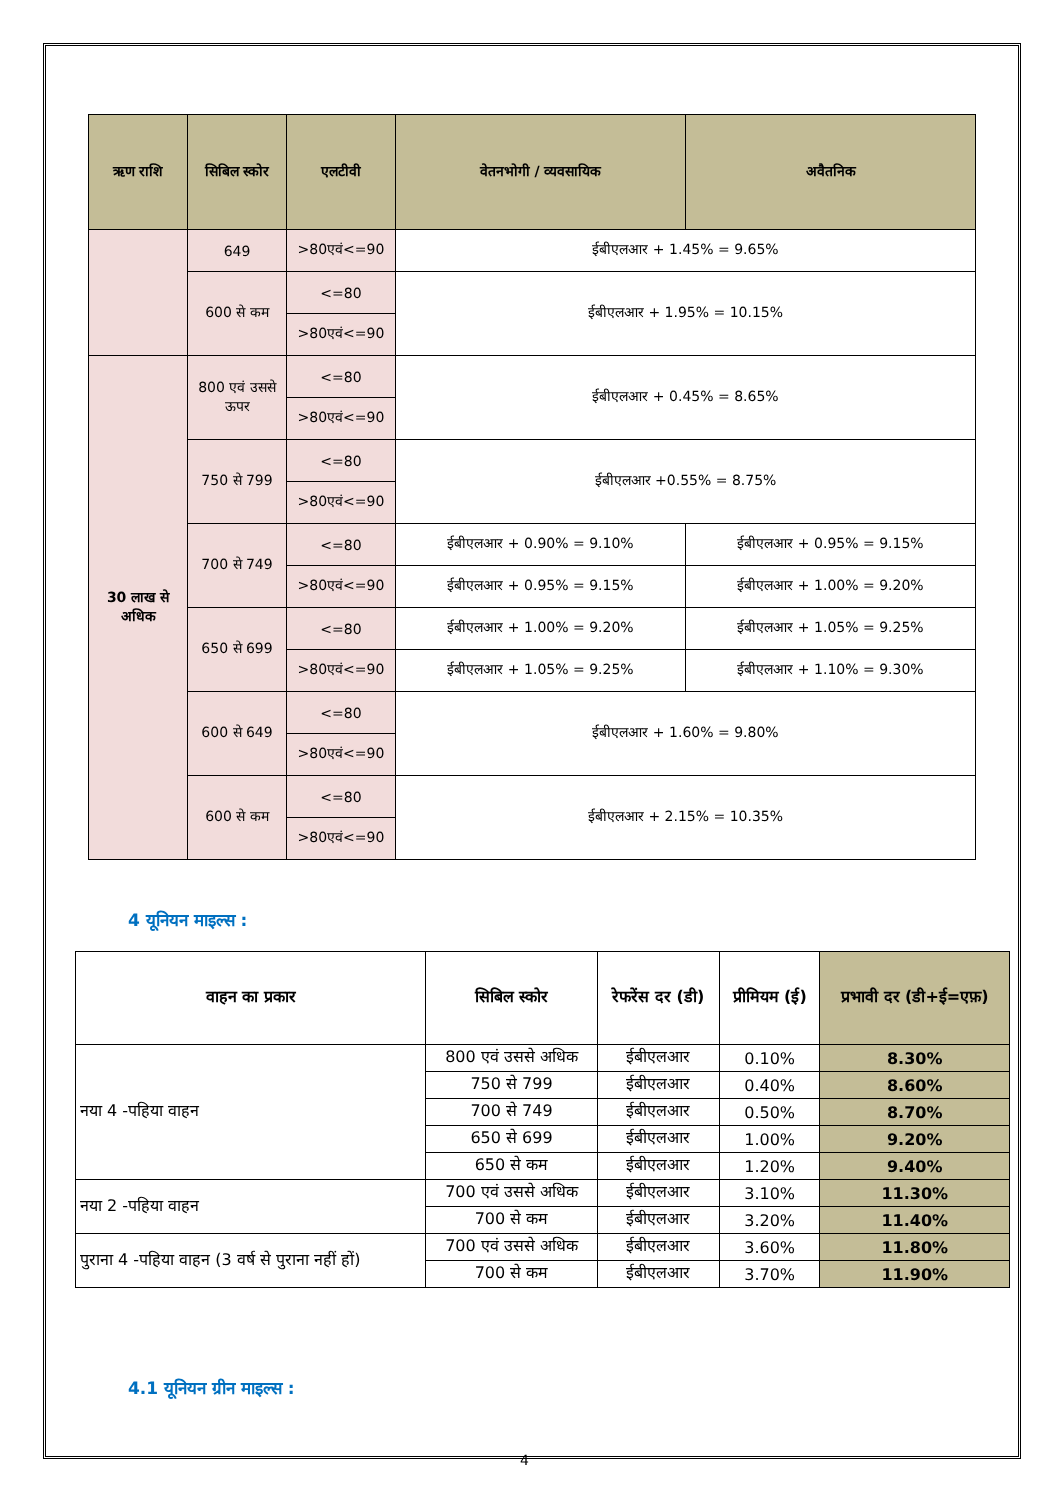| ऋण राशि | सिबिल स्कोर | एलटीवी | वेतनभोगी / व्यवसायिक | अवैतनिक |
| --- | --- | --- | --- | --- |
| | 649 | >80एवं<=90 | ईबीएलआर + 1.45% = 9.65% | |
| | 600 से कम | <=80 | ईबीएलआर + 1.95% = 10.15% | |
| | | >80एवं<=90 | | |
| 30 लाख से अधिक | 800 एवं उससे ऊपर | <=80 | ईबीएलआर + 0.45% = 8.65% | |
| | | >80एवं<=90 | | |
| | 750 से 799 | <=80 | ईबीएलआर +0.55% = 8.75% | |
| | | >80एवं<=90 | | |
| | 700 से 749 | <=80 | ईबीएलआर + 0.90% = 9.10% | ईबीएलआर + 0.95% = 9.15% |
| | | >80एवं<=90 | ईबीएलआर + 0.95% = 9.15% | ईबीएलआर + 1.00% = 9.20% |
| | 650 से 699 | <=80 | ईबीएलआर + 1.00% = 9.20% | ईबीएलआर + 1.05% = 9.25% |
| | | >80एवं<=90 | ईबीएलआर + 1.05% = 9.25% | ईबीएलआर + 1.10% = 9.30% |
| | 600 से 649 | <=80 | ईबीएलआर + 1.60% = 9.80% | |
| | | >80एवं<=90 | | |
| | 600 से कम | <=80 | ईबीएलआर + 2.15% = 10.35% | |
| | | >80एवं<=90 | | |
4 यूनियन माइल्स :
| वाहन का प्रकार | सिबिल स्कोर | रेफरेंस दर (डी) | प्रीमियम (ई) | प्रभावी दर (डी+ई=एफ़) |
| --- | --- | --- | --- | --- |
| नया 4 -पहिया वाहन | 800 एवं उससे अधिक | ईबीएलआर | 0.10% | 8.30% |
| | 750 से 799 | ईबीएलआर | 0.40% | 8.60% |
| | 700 से 749 | ईबीएलआर | 0.50% | 8.70% |
| | 650 से 699 | ईबीएलआर | 1.00% | 9.20% |
| | 650 से कम | ईबीएलआर | 1.20% | 9.40% |
| नया 2 -पहिया वाहन | 700 एवं उससे अधिक | ईबीएलआर | 3.10% | 11.30% |
| | 700 से कम | ईबीएलआर | 3.20% | 11.40% |
| पुराना 4 -पहिया वाहन (3 वर्ष से पुराना नहीं हों) | 700 एवं उससे अधिक | ईबीएलआर | 3.60% | 11.80% |
| | 700 से कम | ईबीएलआर | 3.70% | 11.90% |
4.1 यूनियन ग्रीन माइल्स :
4